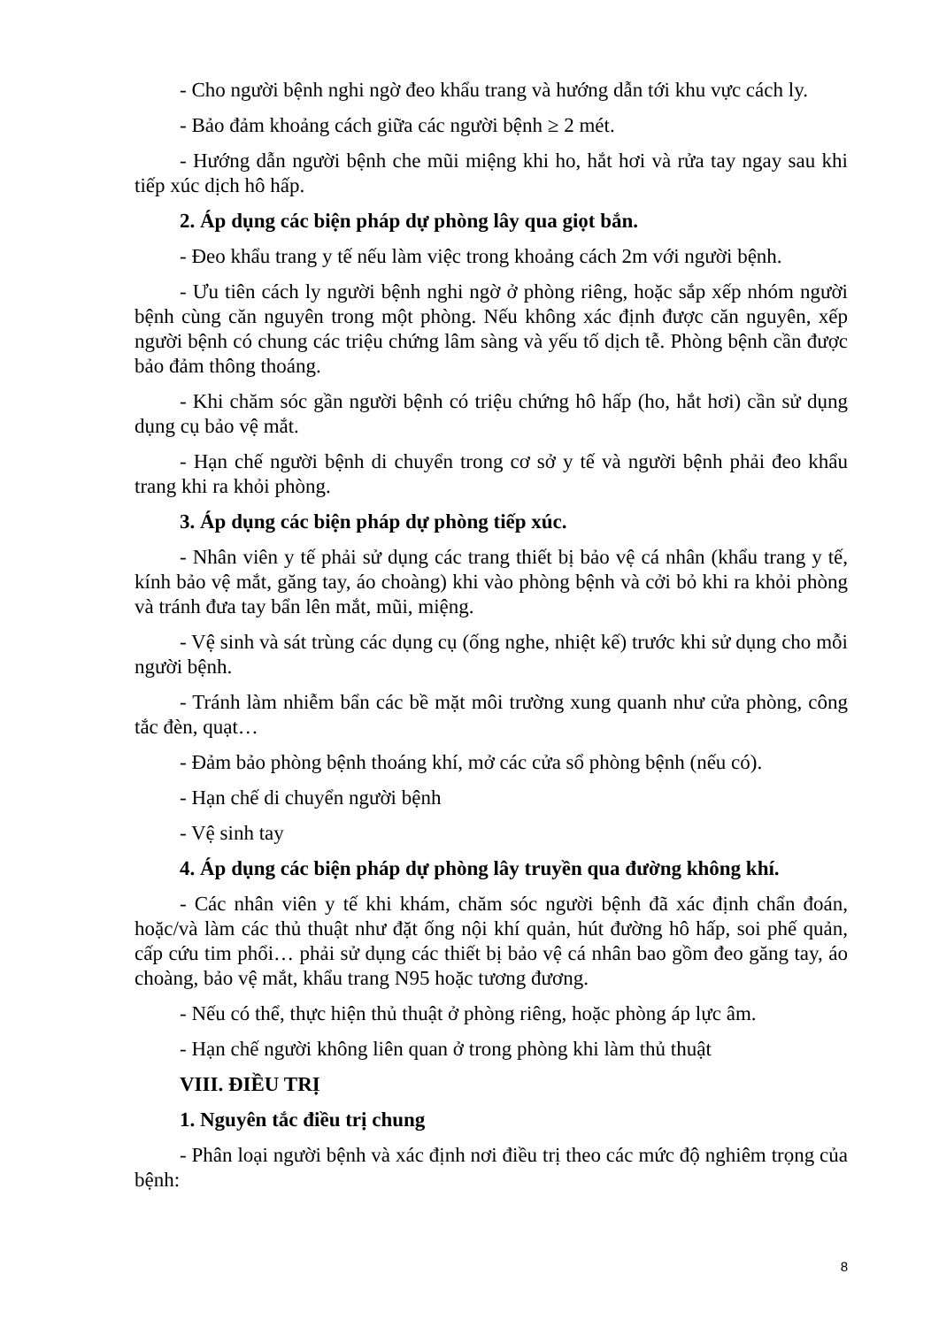- Cho người bệnh nghi ngờ đeo khẩu trang và hướng dẫn tới khu vực cách ly.
- Bảo đảm khoảng cách giữa các người bệnh ≥ 2 mét.
- Hướng dẫn người bệnh che mũi miệng khi ho, hắt hơi và rửa tay ngay sau khi tiếp xúc dịch hô hấp.
2. Áp dụng các biện pháp dự phòng lây qua giọt bắn.
- Đeo khẩu trang y tế nếu làm việc trong khoảng cách 2m với người bệnh.
- Ưu tiên cách ly người bệnh nghi ngờ ở phòng riêng, hoặc sắp xếp nhóm người bệnh cùng căn nguyên trong một phòng. Nếu không xác định được căn nguyên, xếp người bệnh có chung các triệu chứng lâm sàng và yếu tố dịch tễ. Phòng bệnh cần được bảo đảm thông thoáng.
- Khi chăm sóc gần người bệnh có triệu chứng hô hấp (ho, hắt hơi) cần sử dụng dụng cụ bảo vệ mắt.
- Hạn chế người bệnh di chuyển trong cơ sở y tế và người bệnh phải đeo khẩu trang khi ra khỏi phòng.
3. Áp dụng các biện pháp dự phòng tiếp xúc.
- Nhân viên y tế phải sử dụng các trang thiết bị bảo vệ cá nhân (khẩu trang y tế, kính bảo vệ mắt, găng tay, áo choàng) khi vào phòng bệnh và cởi bỏ khi ra khỏi phòng và tránh đưa tay bẩn lên mắt, mũi, miệng.
- Vệ sinh và sát trùng các dụng cụ (ống nghe, nhiệt kế) trước khi sử dụng cho mỗi người bệnh.
- Tránh làm nhiễm bẩn các bề mặt môi trường xung quanh như cửa phòng, công tắc đèn, quạt…
- Đảm bảo phòng bệnh thoáng khí, mở các cửa sổ phòng bệnh (nếu có).
- Hạn chế di chuyển người bệnh
- Vệ sinh tay
4. Áp dụng các biện pháp dự phòng lây truyền qua đường không khí.
- Các nhân viên y tế khi khám, chăm sóc người bệnh đã xác định chẩn đoán, hoặc/và làm các thủ thuật như đặt ống nội khí quản, hút đường hô hấp, soi phế quản, cấp cứu tim phổi… phải sử dụng các thiết bị bảo vệ cá nhân bao gồm đeo găng tay, áo choàng, bảo vệ mắt, khẩu trang N95 hoặc tương đương.
- Nếu có thể, thực hiện thủ thuật ở phòng riêng, hoặc phòng áp lực âm.
- Hạn chế người không liên quan ở trong phòng khi làm thủ thuật
VIII. ĐIỀU TRỊ
1. Nguyên tắc điều trị chung
- Phân loại người bệnh và xác định nơi điều trị theo các mức độ nghiêm trọng của bệnh:
8